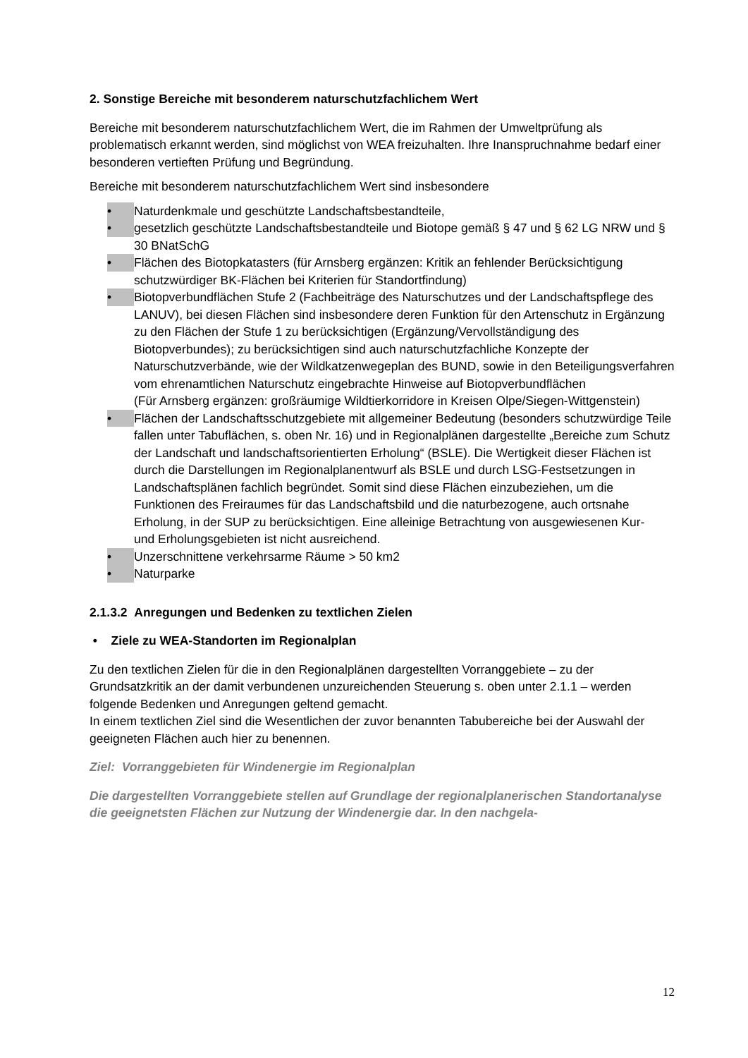2. Sonstige Bereiche mit besonderem naturschutzfachlichem Wert
Bereiche mit besonderem naturschutzfachlichem Wert, die im Rahmen der Umweltprüfung als problematisch erkannt werden, sind möglichst von WEA freizuhalten. Ihre Inanspruchnahme bedarf einer besonderen vertieften Prüfung und Begründung.
Bereiche mit besonderem naturschutzfachlichem Wert sind insbesondere
• Naturdenkmale und geschützte Landschaftsbestandteile,
• gesetzlich geschützte Landschaftsbestandteile und Biotope gemäß § 47 und § 62 LG NRW und § 30 BNatSchG
• Flächen des Biotopkatasters (für Arnsberg ergänzen: Kritik an fehlender Berücksichtigung schutzwürdiger BK-Flächen bei Kriterien für Standortfindung)
• Biotopverbundflächen Stufe 2 (Fachbeiträge des Naturschutzes und der Landschaftspflege des LANUV), bei diesen Flächen sind insbesondere deren Funktion für den Artenschutz in Ergänzung zu den Flächen der Stufe 1 zu berücksichtigen (Ergänzung/Vervollständigung des Biotopverbundes); zu berücksichtigen sind auch naturschutzfachliche Konzepte der Naturschutzverbände, wie der Wildkatzenwegeplan des BUND, sowie in den Beteiligungsverfahren vom ehrenamtlichen Naturschutz eingebrachte Hinweise auf Biotopverbundflächen
(Für Arnsberg ergänzen: großräumige Wildtierkorridore in Kreisen Olpe/Siegen-Wittgenstein)
• Flächen der Landschaftsschutzgebiete mit allgemeiner Bedeutung (besonders schutzwürdige Teile fallen unter Tabuflächen, s. oben Nr. 16) und in Regionalplänen dargestellte „Bereiche zum Schutz der Landschaft und landschaftsorientierten Erholung“ (BSLE). Die Wertigkeit dieser Flächen ist durch die Darstellungen im Regionalplanentwurf als BSLE und durch LSG-Festsetzungen in Landschaftsplänen fachlich begründet. Somit sind diese Flächen einzubeziehen, um die Funktionen des Freiraumes für das Landschaftsbild und die naturbezogene, auch ortsnahe Erholung, in der SUP zu berücksichtigen. Eine alleinige Betrachtung von ausgewiesenen Kur-
und Erholungsgebieten ist nicht ausreichend.
• Unzerschnittene verkehrsarme Räume > 50 km2
• Naturparke
2.1.3.2 Anregungen und Bedenken zu textlichen Zielen
• Ziele zu WEA-Standorten im Regionalplan
Zu den textlichen Zielen für die in den Regionalplänen dargestellten Vorranggebiete – zu der Grundsatzkritik an der damit verbundenen unzureichenden Steuerung s. oben unter 2.1.1 – werden folgende Bedenken und Anregungen geltend gemacht.
In einem textlichen Ziel sind die Wesentlichen der zuvor benannten Tabubereiche bei der Auswahl der geeigneten Flächen auch hier zu benennen.
Ziel: Vorranggebieten für Windenergie im Regionalplan
Die dargestellten Vorranggebiete stellen auf Grundlage der regionalplanerischen Standortanalyse die geeignetsten Flächen zur Nutzung der Windenergie dar. In den nachgela-
12